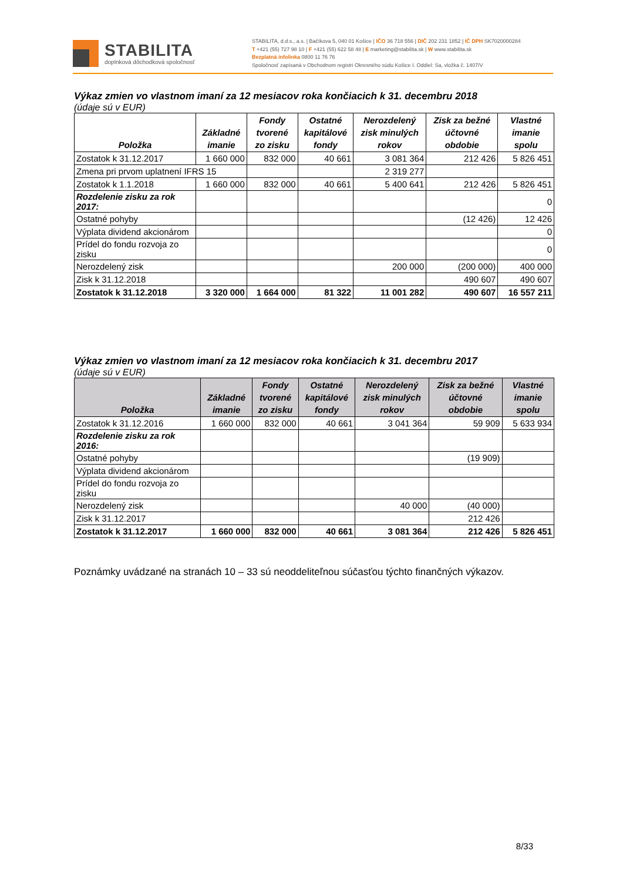STABILITA
doplnková dôchodková spoločnosť
STABILITA, d.d.s., a.s. | Bačíkova 5, 040 01 Košice | IČO 36 718 556 | DIČ 202 231 1852 | IČ DPH SK7020000284
T +421 (55) 727 98 10 | F +421 (55) 622 58 48 | E marketing@stabilita.sk | W www.stabilita.sk
Bezplatná infolinka 0800 11 76 76
Spoločnosť zapísaná v Obchodnom registri Okresného súdu Košice I. Oddiel: Sa, vložka č. 1407/V
Výkaz zmien vo vlastnom imaní za 12 mesiacov roka končiacich k 31. decembru 2018
(údaje sú v EUR)
| Položka | Základné imanie | Fondy tvorené zo zisku | Ostatné kapitálové fondy | Nerozdelený zisk minulých rokov | Zisk za bežné účtovné obdobie | Vlastné imanie spolu |
| --- | --- | --- | --- | --- | --- | --- |
| Zostatok k 31.12.2017 | 1 660 000 | 832 000 | 40 661 | 3 081 364 | 212 426 | 5 826 451 |
| Zmena pri prvom uplatnení IFRS 15 | | | | 2 319 277 | | |
| Zostatok k 1.1.2018 | 1 660 000 | 832 000 | 40 661 | 5 400 641 | 212 426 | 5 826 451 |
| Rozdelenie zisku za rok 2017: | | | | | | 0 |
| Ostatné pohyby | | | | | (12 426) | 12 426 |
| Výplata dividend akcionárom | | | | | | 0 |
| Prídel do fondu rozvoja zo zisku | | | | | | 0 |
| Nerozdelený zisk | | | | 200 000 | (200 000) | 400 000 |
| Zisk k 31.12.2018 | | | | | 490 607 | 490 607 |
| Zostatok k 31.12.2018 | 3 320 000 | 1 664 000 | 81 322 | 11 001 282 | 490 607 | 16 557 211 |
Výkaz zmien vo vlastnom imaní za 12 mesiacov roka končiacich k 31. decembru 2017
(údaje sú v EUR)
| Položka | Základné imanie | Fondy tvorené zo zisku | Ostatné kapitálové fondy | Nerozdelený zisk minulých rokov | Zisk za bežné účtovné obdobie | Vlastné imanie spolu |
| --- | --- | --- | --- | --- | --- | --- |
| Zostatok k 31.12.2016 | 1 660 000 | 832 000 | 40 661 | 3 041 364 | 59 909 | 5 633 934 |
| Rozdelenie zisku za rok 2016: | | | | | | |
| Ostatné pohyby | | | | | (19 909) | |
| Výplata dividend akcionárom | | | | | | |
| Prídel do fondu rozvoja zo zisku | | | | | | |
| Nerozdelený zisk | | | | 40 000 | (40 000) | |
| Zisk k 31.12.2017 | | | | | 212 426 | |
| Zostatok k 31.12.2017 | 1 660 000 | 832 000 | 40 661 | 3 081 364 | 212 426 | 5 826 451 |
Poznámky uvádzané na stranách 10 – 33 sú neoddeliteľnou súčasťou týchto finančných výkazov.
8/33